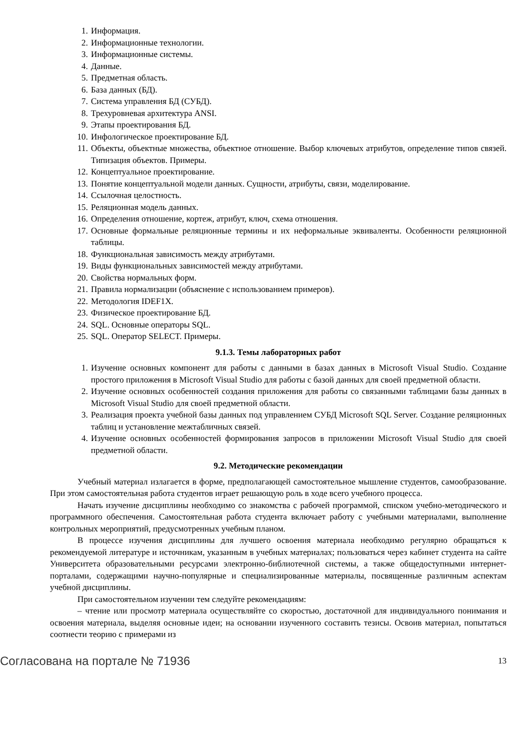1. Информация.
2. Информационные технологии.
3. Информационные системы.
4. Данные.
5. Предметная область.
6. База данных (БД).
7. Система управления БД (СУБД).
8. Трехуровневая архитектура ANSI.
9. Этапы проектирования БД.
10. Инфологическое проектирование БД.
11. Объекты, объектные множества, объектное отношение. Выбор ключевых атрибутов, определение типов связей. Типизация объектов. Примеры.
12. Концептуальное проектирование.
13. Понятие концептуальной модели данных. Сущности, атрибуты, связи, моделирование.
14. Ссылочная целостность.
15. Реляционная модель данных.
16. Определения отношение, кортеж, атрибут, ключ, схема отношения.
17. Основные формальные реляционные термины и их неформальные эквиваленты. Особенности реляционной таблицы.
18. Функциональная зависимость между атрибутами.
19. Виды функциональных зависимостей между атрибутами.
20. Свойства нормальных форм.
21. Правила нормализации (объяснение с использованием примеров).
22. Методология IDEF1X.
23. Физическое проектирование БД.
24. SQL. Основные операторы SQL.
25. SQL. Оператор SELECT. Примеры.
9.1.3. Темы лабораторных работ
1. Изучение основных компонент для работы с данными в базах данных в Microsoft Visual Studio. Создание простого приложения в Microsoft Visual Studio для работы с базой данных для своей предметной области.
2. Изучение основных особенностей создания приложения для работы со связанными таблицами базы данных в Microsoft Visual Studio для своей предметной области.
3. Реализация проекта учебной базы данных под управлением СУБД Microsoft SQL Server. Создание реляционных таблиц и установление межтабличных связей.
4. Изучение основных особенностей формирования запросов в приложении Microsoft Visual Studio для своей предметной области.
9.2. Методические рекомендации
Учебный материал излагается в форме, предполагающей самостоятельное мышление студентов, самообразование. При этом самостоятельная работа студентов играет решающую роль в ходе всего учебного процесса.
Начать изучение дисциплины необходимо со знакомства с рабочей программой, списком учебно-методического и программного обеспечения. Самостоятельная работа студента включает работу с учебными материалами, выполнение контрольных мероприятий, предусмотренных учебным планом.
В процессе изучения дисциплины для лучшего освоения материала необходимо регулярно обращаться к рекомендуемой литературе и источникам, указанным в учебных материалах; пользоваться через кабинет студента на сайте Университета образовательными ресурсами электронно-библиотечной системы, а также общедоступными интернет-порталами, содержащими научно-популярные и специализированные материалы, посвященные различным аспектам учебной дисциплины.
При самостоятельном изучении тем следуйте рекомендациям:
– чтение или просмотр материала осуществляйте со скоростью, достаточной для индивидуального понимания и освоения материала, выделяя основные идеи; на основании изученного составить тезисы. Освоив материал, попытаться соотнести теорию с примерами из
Согласована на портале № 71936 13